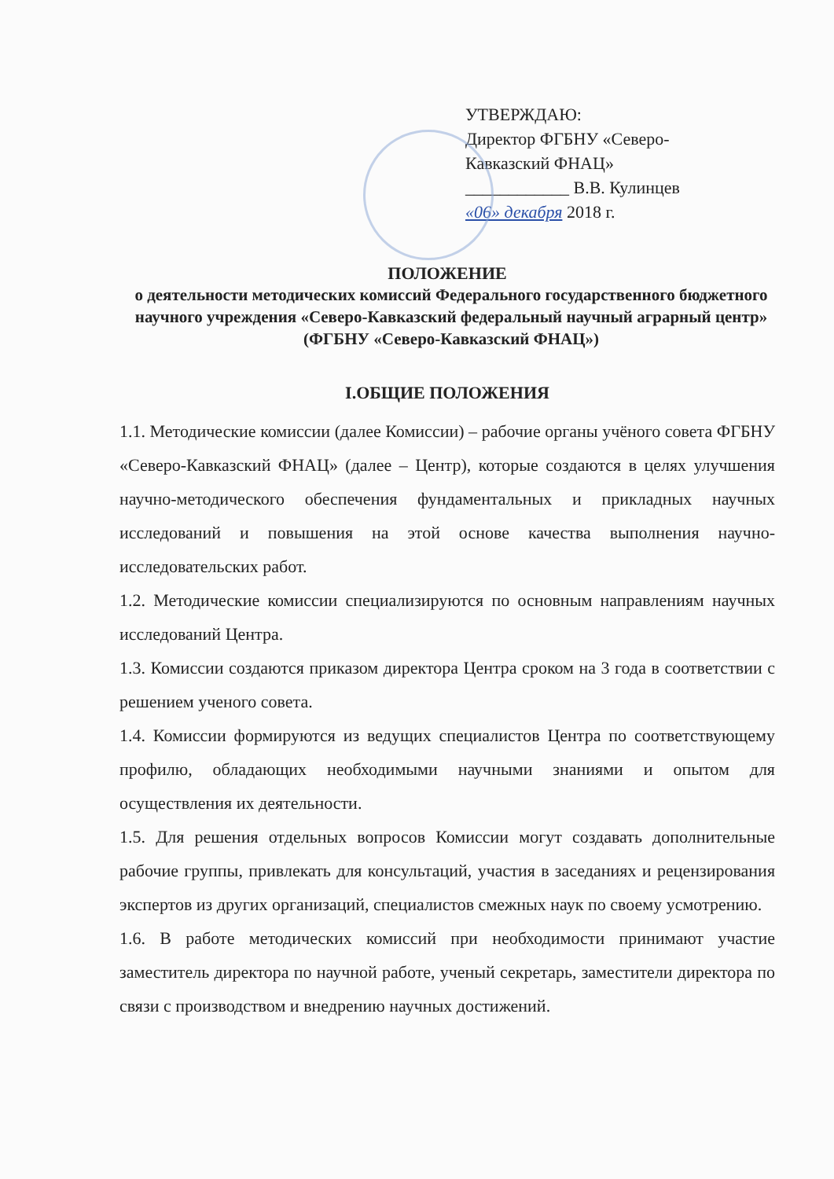УТВЕРЖДАЮ:
Директор ФГБНУ «Северо-
Кавказский ФНАЦ»
____________ В.В. Кулинцев
«06» декабря 2018 г.
ПОЛОЖЕНИЕ
о деятельности методических комиссий Федерального государственного бюджетного научного учреждения «Северо-Кавказский федеральный научный аграрный центр» (ФГБНУ «Северо-Кавказский ФНАЦ»)
I.ОБЩИЕ ПОЛОЖЕНИЯ
1.1. Методические комиссии (далее Комиссии) – рабочие органы учёного совета ФГБНУ «Северо-Кавказский ФНАЦ» (далее – Центр), которые создаются в целях улучшения научно-методического обеспечения фундаментальных и прикладных научных исследований и повышения на этой основе качества выполнения научно-исследовательских работ.
1.2. Методические комиссии специализируются по основным направлениям научных исследований Центра.
1.3. Комиссии создаются приказом директора Центра сроком на 3 года в соответствии с решением ученого совета.
1.4. Комиссии формируются из ведущих специалистов Центра по соответствующему профилю, обладающих необходимыми научными знаниями и опытом для осуществления их деятельности.
1.5. Для решения отдельных вопросов Комиссии могут создавать дополнительные рабочие группы, привлекать для консультаций, участия в заседаниях и рецензирования экспертов из других организаций, специалистов смежных наук по своему усмотрению.
1.6. В работе методических комиссий при необходимости принимают участие заместитель директора по научной работе, ученый секретарь, заместители директора по связи с производством и внедрению научных достижений.